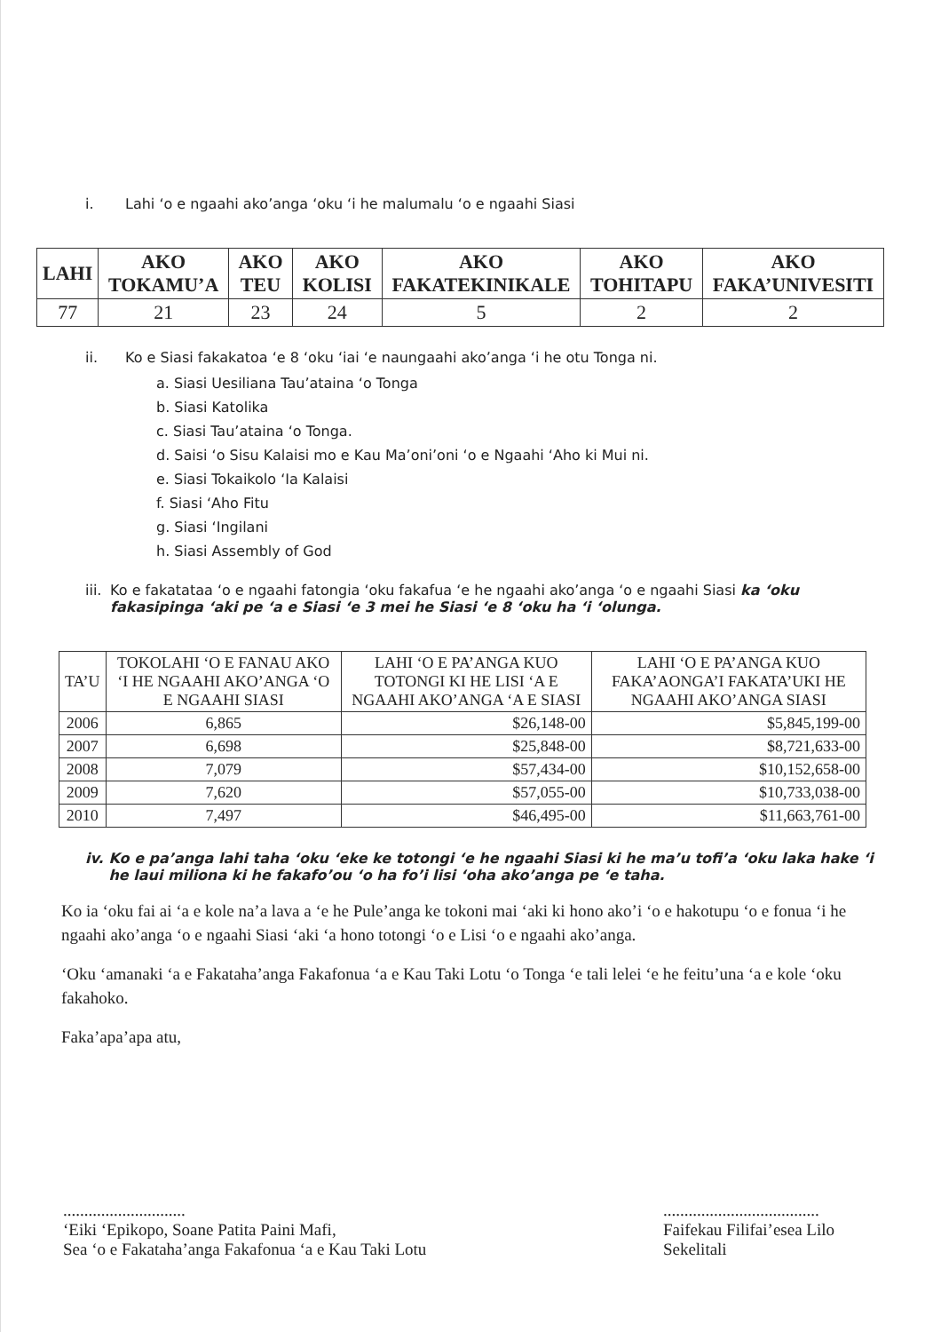i. Lahi ‘o e ngaahi ako’anga ‘oku ‘i he malumalu ‘o e ngaahi Siasi
| LAHI | AKO TOKAMU’A | AKO TEU | AKO KOLISI | AKO FAKATEKINIKALE | AKO TOHITAPU | AKO FAKA’UNIVESITI |
| --- | --- | --- | --- | --- | --- | --- |
| 77 | 21 | 23 | 24 | 5 | 2 | 2 |
ii. Ko e Siasi fakakatoa ‘e 8 ‘oku ‘iai ‘e naungaahi ako’anga ‘i he otu Tonga ni.
a. Siasi Uesiliana Tau’ataina ‘o Tonga
b. Siasi Katolika
c. Siasi Tau’ataina ‘o Tonga.
d. Saisi ‘o Sisu Kalaisi mo e Kau Ma’oni’oni ‘o e Ngaahi ‘Aho ki Mui ni.
e. Siasi Tokaikolo ‘Ia Kalaisi
f. Siasi ‘Aho Fitu
g. Siasi ‘Ingilani
h. Siasi Assembly of God
iii. Ko e fakatataa ‘o e ngaahi fatongia ‘oku fakafua ‘e he ngaahi ako’anga ‘o e ngaahi Siasi ka ‘oku fakasipinga ‘aki pe ‘a e Siasi ‘e 3 mei he Siasi ‘e 8 ‘oku ha ‘i ‘olunga.
| TA’U | TOKOLAHI ‘O E FANAU AKO ‘I HE NGAAHI AKO’ANGA ‘O E NGAAHI SIASI | LAHI ‘O E PA’ANGA KUO TOTONGI KI HE LISI ‘A E NGAAHI AKO’ANGA ‘A E SIASI | LAHI ‘O E PA’ANGA KUO FAKA’AONGA’I FAKATA’UKI HE NGAAHI AKO’ANGA SIASI |
| --- | --- | --- | --- |
| 2006 | 6,865 | $26,148-00 | $5,845,199-00 |
| 2007 | 6,698 | $25,848-00 | $8,721,633-00 |
| 2008 | 7,079 | $57,434-00 | $10,152,658-00 |
| 2009 | 7,620 | $57,055-00 | $10,733,038-00 |
| 2010 | 7,497 | $46,495-00 | $11,663,761-00 |
iv. Ko e pa’anga lahi taha ‘oku ‘eke ke totongi ‘e he ngaahi Siasi ki he ma’u tofi’a ‘oku laka hake ‘i he laui miliona ki he fakafo’ou ‘o ha fo’i lisi ‘oha ako’anga pe ‘e taha.
Ko ia ‘oku fai ai ‘a e kole na’a lava a ‘e he Pule’anga ke tokoni mai ‘aki ki hono ako’i ‘o e hakotupu ‘o e fonua ‘i he ngaahi ako’anga ‘o e ngaahi Siasi ‘aki ‘a hono totongi ‘o e Lisi ‘o e ngaahi ako’anga.
‘Oku ‘amanaki ‘a e Fakataha’anga Fakafonua ‘a e Kau Taki Lotu ‘o Tonga ‘e tali lelei ‘e he feitu’una ‘a e kole ‘oku fakahoko.
Faka’apa’apa atu,
.............................
‘Eiki ‘Epikopo, Soane Patita Paini Mafi,
Sea ‘o e Fakataha’anga Fakafonua ‘a e Kau Taki Lotu
.....................................
Faifekau Filifai’esea Lilo
Sekelitali